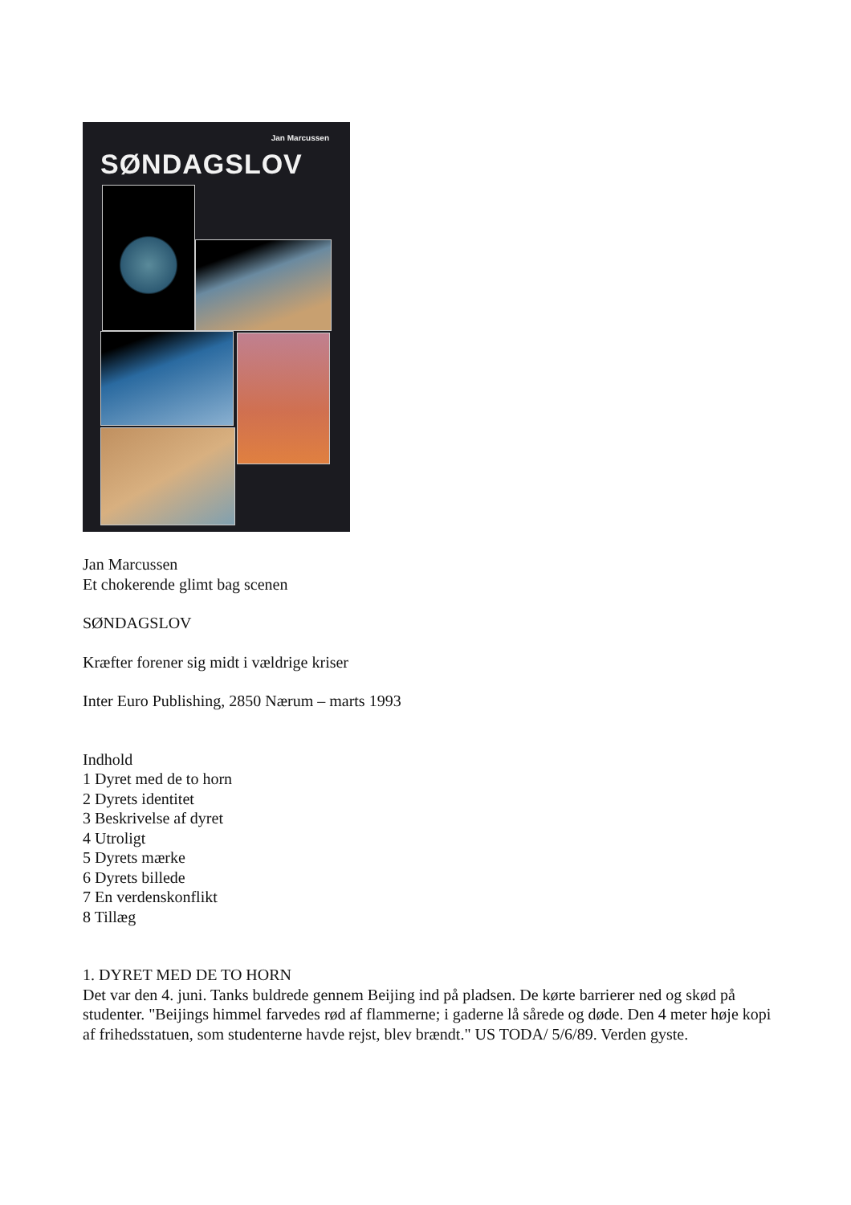Jan Marcussen
SØNDAGSLOV
Jan Marcussen
Et chokerende glimt bag scenen
SØNDAGSLOV
Kræfter forener sig midt i vældrige kriser
Inter Euro Publishing, 2850 Nærum – marts 1993
Indhold
1 Dyret med de to horn
2 Dyrets identitet
3 Beskrivelse af dyret
4 Utroligt
5 Dyrets mærke
6 Dyrets billede
7 En verdenskonflikt
8 Tillæg
1. DYRET MED DE TO HORN
Det var den 4. juni. Tanks buldrede gennem Beijing ind på pladsen. De kørte barrierer ned og skød på studenter. "Beijings himmel farvedes rød af flammerne; i gaderne lå sårede og døde. Den 4 meter høje kopi af frihedsstatuen, som studenterne havde rejst, blev brændt." US TODA/ 5/6/89. Verden gyste.